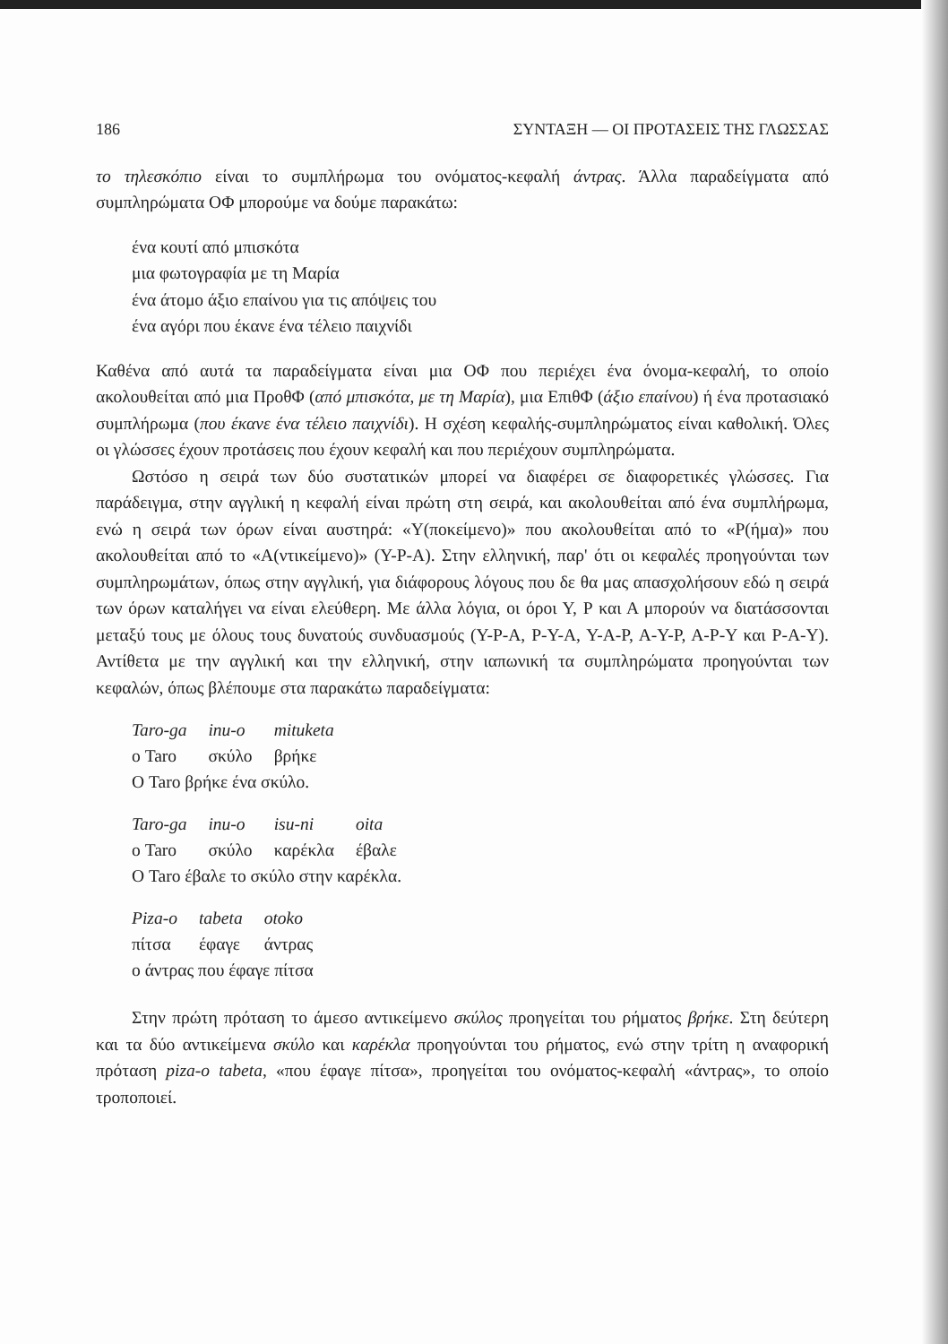186 ΣΥΝΤΑΞΗ — ΟΙ ΠΡΟΤΑΣΕΙΣ ΤΗΣ ΓΛΩΣΣΑΣ
το τηλεσκόπιο είναι το συμπλήρωμα του ονόματος-κεφαλή άντρας. Άλλα παραδείγματα από συμπληρώματα ΟΦ μπορούμε να δούμε παρακάτω:
ένα κουτί από μπισκότα
μια φωτογραφία με τη Μαρία
ένα άτομο άξιο επαίνου για τις απόψεις του
ένα αγόρι που έκανε ένα τέλειο παιχνίδι
Καθένα από αυτά τα παραδείγματα είναι μια ΟΦ που περιέχει ένα όνομα-κεφαλή, το οποίο ακολουθείται από μια ΠροθΦ (από μπισκότα, με τη Μαρία), μια ΕπιθΦ (άξιο επαίνου) ή ένα προτασιακό συμπλήρωμα (που έκανε ένα τέλειο παιχνίδι). Η σχέση κεφαλής-συμπληρώματος είναι καθολική. Όλες οι γλώσσες έχουν προτάσεις που έχουν κεφαλή και που περιέχουν συμπληρώματα.
Ωστόσο η σειρά των δύο συστατικών μπορεί να διαφέρει σε διαφορετικές γλώσσες. Για παράδειγμα, στην αγγλική η κεφαλή είναι πρώτη στη σειρά, και ακολουθείται από ένα συμπλήρωμα, ενώ η σειρά των όρων είναι αυστηρά: «Υ(ποκείμενο)» που ακολουθείται από το «Ρ(ήμα)» που ακολουθείται από το «Α(ντικείμενο)» (Υ-Ρ-Α). Στην ελληνική, παρ' ότι οι κεφαλές προηγούνται των συμπληρωμάτων, όπως στην αγγλική, για διάφορους λόγους που δε θα μας απασχολήσουν εδώ η σειρά των όρων καταλήγει να είναι ελεύθερη. Με άλλα λόγια, οι όροι Υ, Ρ και Α μπορούν να διατάσσονται μεταξύ τους με όλους τους δυνατούς συνδυασμούς (Υ-Ρ-Α, Ρ-Υ-Α, Υ-Α-Ρ, Α-Υ-Ρ, Α-Ρ-Υ και Ρ-Α-Υ). Αντίθετα με την αγγλική και την ελληνική, στην ιαπωνική τα συμπληρώματα προηγούνται των κεφαλών, όπως βλέπουμε στα παρακάτω παραδείγματα:
| Taro-ga | inu-o | mituketa |
| ο Taro | σκύλο | βρήκε |
Ο Taro βρήκε ένα σκύλο.
| Taro-ga | inu-o | isu-ni | oita |
| ο Taro | σκύλο | καρέκλα | έβαλε |
Ο Taro έβαλε το σκύλο στην καρέκλα.
| Piza-o | tabeta | otoko |
| πίτσα | έφαγε | άντρας |
ο άντρας που έφαγε πίτσα
Στην πρώτη πρόταση το άμεσο αντικείμενο σκύλος προηγείται του ρήματος βρήκε. Στη δεύτερη και τα δύο αντικείμενα σκύλο και καρέκλα προηγούνται του ρήματος, ενώ στην τρίτη η αναφορική πρόταση piza-o tabeta, «που έφαγε πίτσα», προηγείται του ονόματος-κεφαλή «άντρας», το οποίο τροποποιεί.